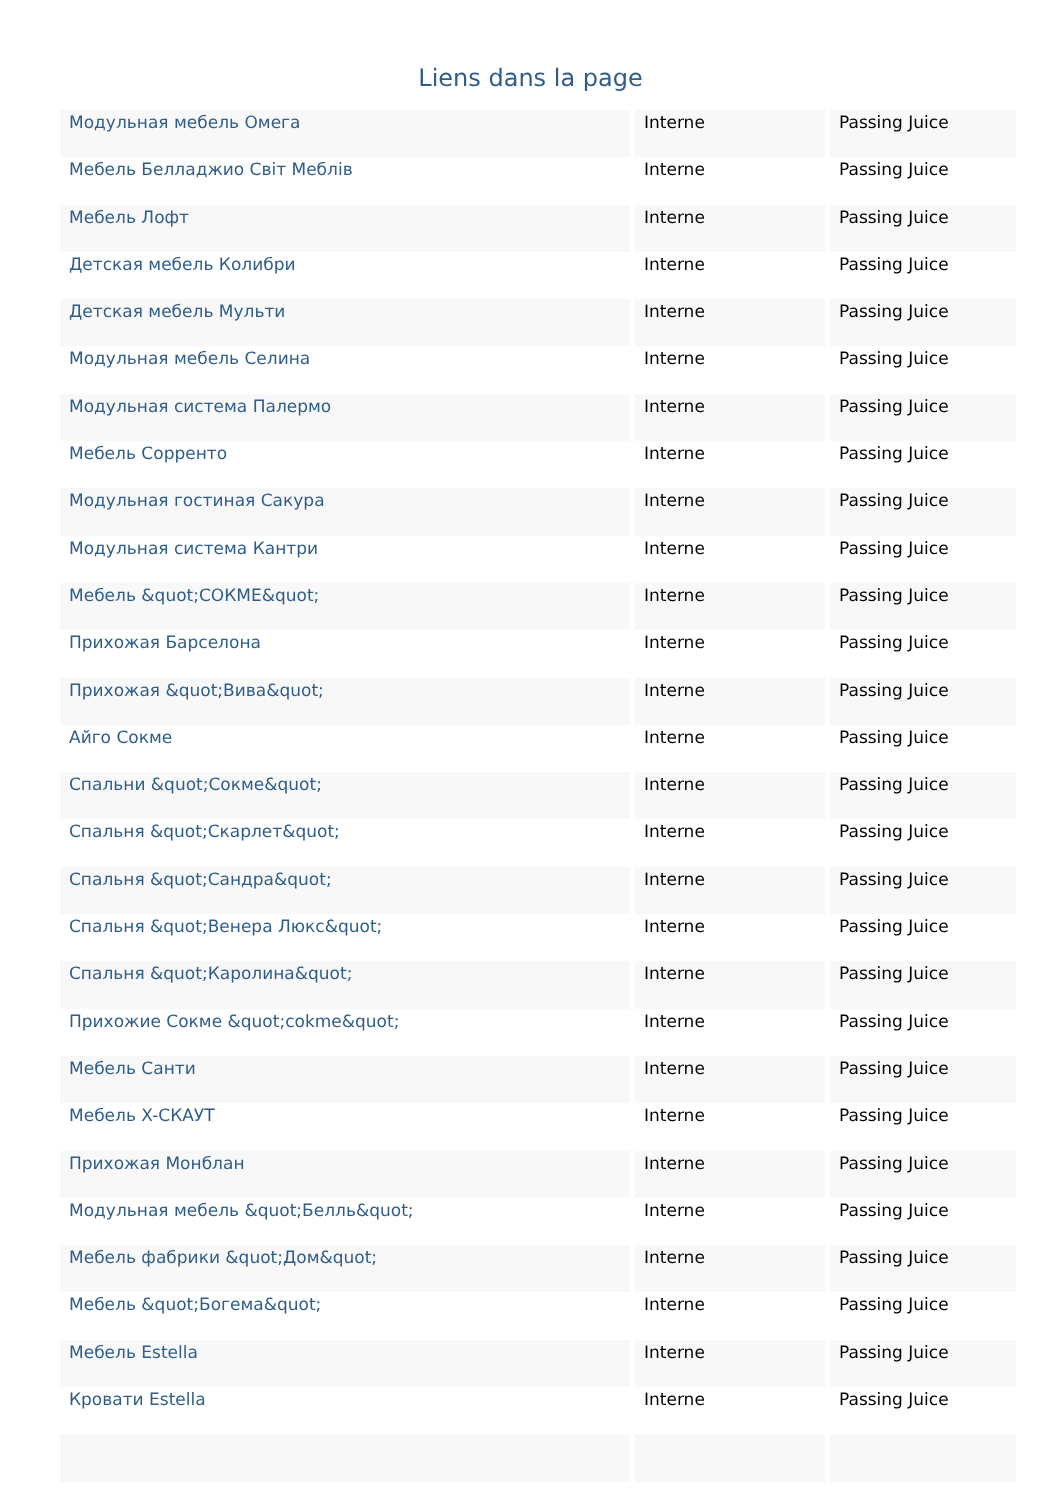Liens dans la page
| Модульная мебель Омега | Interne | Passing Juice |
| Мебель Белладжио Світ Меблів | Interne | Passing Juice |
| Мебель Лофт | Interne | Passing Juice |
| Детская мебель Колибри | Interne | Passing Juice |
| Детская мебель Мульти | Interne | Passing Juice |
| Модульная мебель Селина | Interne | Passing Juice |
| Модульная система Палермо | Interne | Passing Juice |
| Мебель Сорренто | Interne | Passing Juice |
| Модульная гостиная Сакура | Interne | Passing Juice |
| Модульная система Кантри | Interne | Passing Juice |
| Мебель &quot;СОКМЕ&quot; | Interne | Passing Juice |
| Прихожая Барселона | Interne | Passing Juice |
| Прихожая &quot;Вива&quot; | Interne | Passing Juice |
| Айго Сокме | Interne | Passing Juice |
| Спальни &quot;Сокме&quot; | Interne | Passing Juice |
| Спальня &quot;Скарлет&quot; | Interne | Passing Juice |
| Спальня &quot;Сандра&quot; | Interne | Passing Juice |
| Спальня &quot;Венера Люкс&quot; | Interne | Passing Juice |
| Спальня &quot;Каролина&quot; | Interne | Passing Juice |
| Прихожие Сокме &quot;cokme&quot; | Interne | Passing Juice |
| Мебель Санти | Interne | Passing Juice |
| Мебель X-СКАУТ | Interne | Passing Juice |
| Прихожая Монблан | Interne | Passing Juice |
| Модульная мебель &quot;Белль&quot; | Interne | Passing Juice |
| Мебель фабрики &quot;Дом&quot; | Interne | Passing Juice |
| Мебель &quot;Богема&quot; | Interne | Passing Juice |
| Мебель Estella | Interne | Passing Juice |
| Кровати Estella | Interne | Passing Juice |